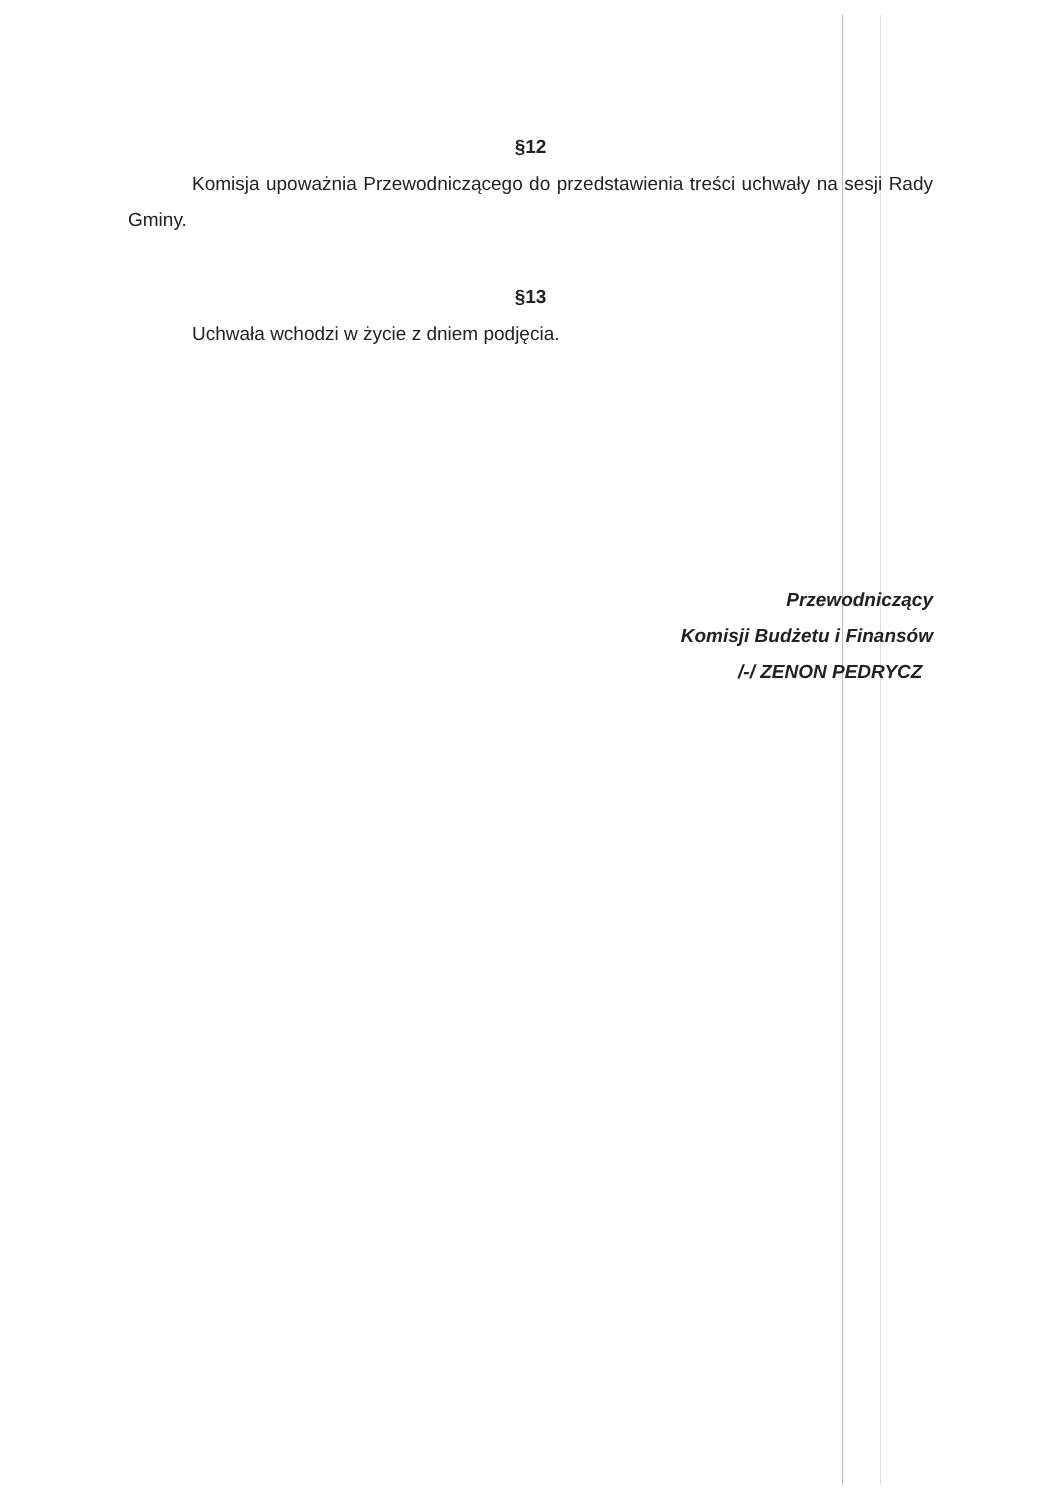§12
Komisja upoważnia Przewodniczącego do przedstawienia treści uchwały na sesji Rady Gminy.
§13
Uchwała wchodzi w życie z dniem podjęcia.
Przewodniczący
Komisji Budżetu i Finansów
/-/ ZENON PEDRYCZ